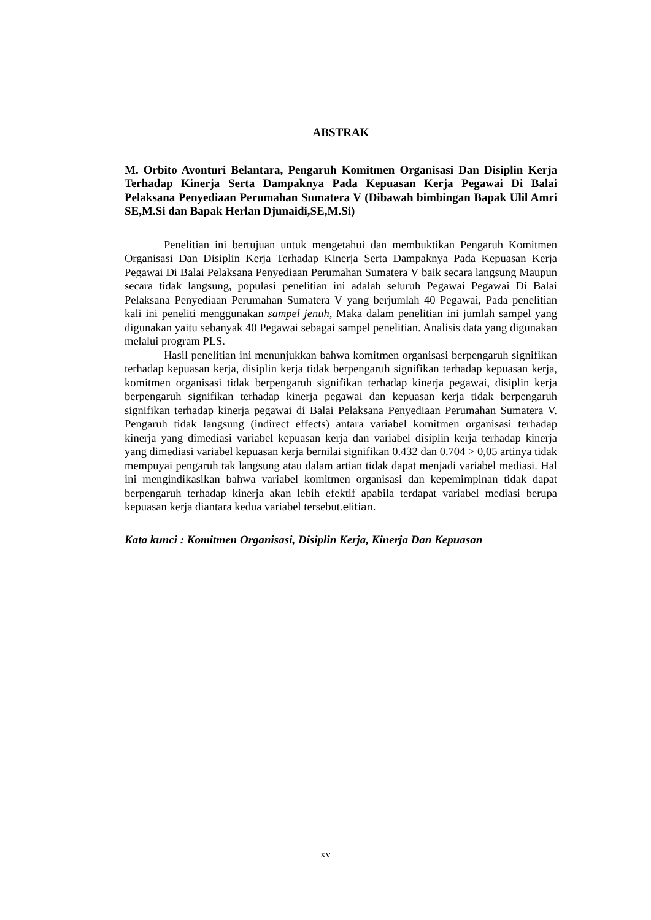ABSTRAK
M. Orbito Avonturi Belantara, Pengaruh Komitmen Organisasi Dan Disiplin Kerja Terhadap Kinerja Serta Dampaknya Pada Kepuasan Kerja Pegawai Di Balai Pelaksana Penyediaan Perumahan Sumatera V (Dibawah bimbingan Bapak Ulil Amri SE,M.Si dan Bapak Herlan Djunaidi,SE,M.Si)
Penelitian ini bertujuan untuk mengetahui dan membuktikan Pengaruh Komitmen Organisasi Dan Disiplin Kerja Terhadap Kinerja Serta Dampaknya Pada Kepuasan Kerja Pegawai Di Balai Pelaksana Penyediaan Perumahan Sumatera V baik secara langsung Maupun secara tidak langsung, populasi penelitian ini adalah seluruh Pegawai Pegawai Di Balai Pelaksana Penyediaan Perumahan Sumatera V yang berjumlah 40 Pegawai, Pada penelitian kali ini peneliti menggunakan sampel jenuh, Maka dalam penelitian ini jumlah sampel yang digunakan yaitu sebanyak 40 Pegawai sebagai sampel penelitian. Analisis data yang digunakan melalui program PLS.
Hasil penelitian ini menunjukkan bahwa komitmen organisasi berpengaruh signifikan terhadap kepuasan kerja, disiplin kerja tidak berpengaruh signifikan terhadap kepuasan kerja, komitmen organisasi tidak berpengaruh signifikan terhadap kinerja pegawai, disiplin kerja berpengaruh signifikan terhadap kinerja pegawai dan kepuasan kerja tidak berpengaruh signifikan terhadap kinerja pegawai di Balai Pelaksana Penyediaan Perumahan Sumatera V. Pengaruh tidak langsung (indirect effects) antara variabel komitmen organisasi terhadap kinerja yang dimediasi variabel kepuasan kerja dan variabel disiplin kerja terhadap kinerja yang dimediasi variabel kepuasan kerja bernilai signifikan 0.432 dan 0.704 > 0,05 artinya tidak mempuyai pengaruh tak langsung atau dalam artian tidak dapat menjadi variabel mediasi. Hal ini mengindikasikan bahwa variabel komitmen organisasi dan kepemimpinan tidak dapat berpengaruh terhadap kinerja akan lebih efektif apabila terdapat variabel mediasi berupa kepuasan kerja diantara kedua variabel tersebut.elitian.
Kata kunci : Komitmen Organisasi, Disiplin Kerja, Kinerja Dan Kepuasan
xv